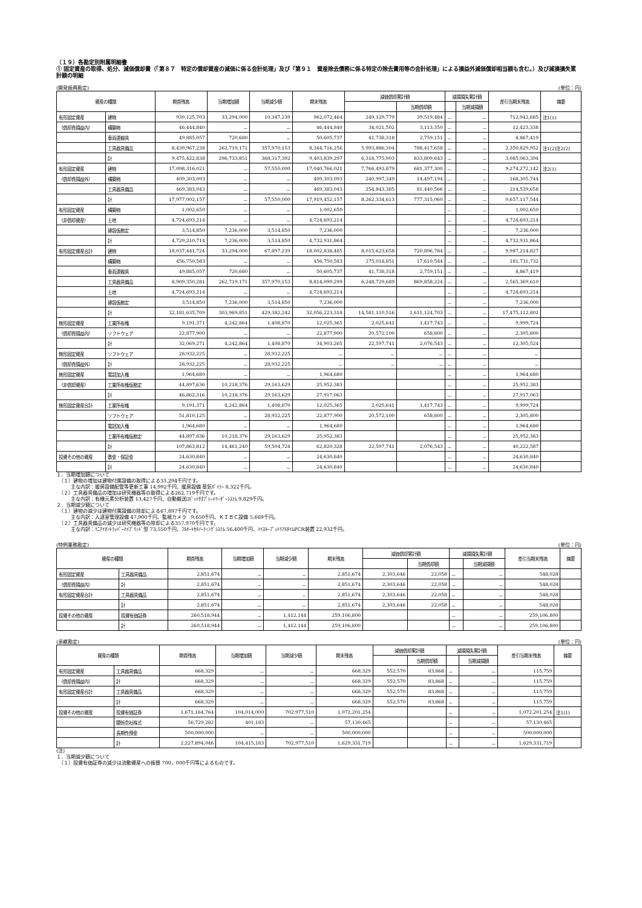（１９）各勘定別附属明細書
① 固定資産の取得、処分、減価償却費（「第８７　特定の償却資産の減価に係る会計処理」及び「第９１　資産除去債務に係る特定の除去費用等の会計処理」による損益外減価償却相当額も含む。）及び減損損失累計額の明細
(開発振興勘定) (単位：円)
| 資産の種類 | | 期首残高 | 当期増加額 | 当期減少額 | 期末残高 | 減価償却累計額 | | 減損損失累計額 | | 差引当期末残高 | 摘要 |
| --- | --- | --- | --- | --- | --- | --- | --- | --- | --- | --- | --- |
| | | | | | | | 当期償却額 | | 当期減損額 | | |
| 有形固定資産 | 建物 | 939,125,703 | 33,294,000 | 10,347,239 | 962,072,464 | 249,129,779 | 39,519,484 | － | － | 712,942,685 | 注1(1) |
| （償却費損益内） | 構築物 | 46,444,840 | － | － | 46,444,840 | 34,021,502 | 3,113,350 | － | － | 12,423,338 | |
| | 車両運搬具 | 49,885,057 | 720,680 | － | 50,605,737 | 41,738,318 | 2,759,151 | － | － | 8,867,419 | |
| | 工具器具備品 | 8,439,967,238 | 262,719,171 | 357,970,153 | 8,344,716,256 | 5,993,886,304 | 788,417,658 | － | － | 2,350,829,952 | 注1(2)注2(2) |
| | 計 | 9,475,422,838 | 296,733,851 | 368,317,392 | 9,403,839,297 | 6,318,775,903 | 833,809,643 | － | － | 3,085,063,394 | |
| 有形固定資産 | 建物 | 17,098,316,021 | － | 57,550,000 | 17,040,766,021 | 7,766,493,879 | 681,377,300 | － | － | 9,274,272,142 | 注2(1) |
| （償却費損益外） | 構築物 | 409,303,093 | － | － | 409,303,093 | 240,997,349 | 14,497,194 | － | － | 168,305,744 | |
| | 工具器具備品 | 469,383,043 | － | － | 469,383,043 | 254,843,385 | 81,440,566 | － | － | 214,539,658 | |
| | 計 | 17,977,002,157 | － | 57,550,000 | 17,919,452,157 | 8,262,334,613 | 777,315,060 | － | － | 9,657,117,544 | |
| 有形固定資産 | 構築物 | 1,002,650 | － | － | 1,002,650 | | | － | － | 1,002,650 | |
| （非償却資産） | 土地 | 4,724,693,214 | － | － | 4,724,693,214 | | | － | － | 4,724,693,214 | |
| | 建設仮勘定 | 3,514,850 | 7,236,000 | 3,514,850 | 7,236,000 | | | － | － | 7,236,000 | |
| | 計 | 4,729,210,714 | 7,236,000 | 3,514,850 | 4,732,931,864 | | | － | － | 4,732,931,864 | |
| 有形固定資産合計 | 建物 | 18,037,441,724 | 33,294,000 | 67,897,239 | 18,002,838,485 | 8,015,623,658 | 720,896,784 | － | － | 9,987,214,827 | |
| | 構築物 | 456,750,583 | － | － | 456,750,583 | 275,018,851 | 17,610,544 | － | － | 181,731,732 | |
| | 車両運搬具 | 49,885,057 | 720,680 | － | 50,605,737 | 41,738,318 | 2,759,151 | － | － | 8,867,419 | |
| | 工具器具備品 | 8,909,350,281 | 262,719,171 | 357,970,153 | 8,814,099,299 | 6,248,729,689 | 869,858,224 | － | － | 2,565,369,610 | |
| | 土地 | 4,724,693,214 | － | － | 4,724,693,214 | | | － | － | 4,724,693,214 | |
| | 建設仮勘定 | 3,514,850 | 7,236,000 | 3,514,850 | 7,236,000 | | | － | － | 7,236,000 | |
| | 計 | 32,181,635,709 | 303,969,851 | 429,382,242 | 32,056,223,318 | 14,581,110,516 | 1,611,124,703 | － | － | 17,475,112,802 | |
| 無形固定資産 | 工業所有権 | 9,191,371 | 4,242,864 | 1,408,870 | 12,025,365 | 2,025,641 | 1,417,743 | － | － | 9,999,724 | |
| （償却費損益内） | ソフトウェア | 22,877,900 | － | － | 22,877,900 | 20,572,100 | 658,800 | － | － | 2,305,800 | |
| | 計 | 32,069,271 | 4,242,864 | 1,408,870 | 34,903,265 | 22,597,741 | 2,076,543 | － | － | 12,305,524 | |
| 無形固定資産 | ソフトウェア | 28,932,225 | － | 28,932,225 | － | － | － | － | － | － | |
| （償却費損益外） | 計 | 28,932,225 | － | 28,932,225 | － | － | － | － | － | － | |
| 無形固定資産 | 電話加入権 | 1,964,680 | － | － | 1,964,680 | | | － | － | 1,964,680 | |
| （非償却資産） | 工業所有権仮勘定 | 44,897,636 | 10,218,376 | 29,163,629 | 25,952,383 | | | － | － | 25,952,383 | |
| | 計 | 46,862,316 | 10,218,376 | 29,163,629 | 27,917,063 | | | － | － | 27,917,063 | |
| 無形固定資産合計 | 工業所有権 | 9,191,371 | 4,242,864 | 1,408,870 | 12,025,365 | 2,025,641 | 1,417,743 | － | － | 9,999,724 | |
| | ソフトウェア | 51,810,125 | － | 28,932,225 | 22,877,900 | 20,572,100 | 658,800 | － | － | 2,305,800 | |
| | 電話加入権 | 1,964,680 | － | － | 1,964,680 | | | － | － | 1,964,680 | |
| | 工業所有権仮勘定 | 44,897,636 | 10,218,376 | 29,163,629 | 25,952,383 | | | － | － | 25,952,383 | |
| | 計 | 107,863,812 | 14,461,240 | 59,504,724 | 62,820,328 | 22,597,741 | 2,076,543 | － | － | 40,222,587 | |
| 投資その他の資産 | 敷金・保証金 | 24,630,840 | － | － | 24,630,840 | | | － | － | 24,630,840 | |
| | 計 | 24,630,840 | － | － | 24,630,840 | | | － | － | 24,630,840 | |
１．当期増加額について
　（１）建物の増加は建物付属設備の取得による33,294千円です。
　　　主な内訳：暖房設備配管等更新工事 14,992千円、暖房設備 蒸気ﾎﾞｲﾗｰ 8,322千円。
　（２）工具器具備品の増加は研究機器等の取得による262,719千円です。
　　　主な内訳：有機元素分析装置 13,427千円、自動搬送ﾛﾎﾞｯﾄ付ﾌﾟﾚｰﾄﾘｰﾀﾞｰｼｽﾃﾑ 9,829千円。
２．当期減少額について
　（１）建物の減少は建物付属設備の除却による67,897千円です。
　　　主な内訳：入退室管理設備 47,900千円、監視カメラ　9,650千円、ＫＩＢＣ設備 5,669千円。
　（２）工具器具備品の減少は研究機器等の除却による357,970千円です。
　　　主な内訳：ﾘﾆｱｲｵﾝﾄﾗｯﾊﾟｰﾊｲﾌﾞﾘｯﾄﾞ型 73,550千円、ﾌﾙｵｰﾄｾﾙｿｰﾃｨﾝｸﾞｼｽﾃﾑ 56,400千円、ﾊｲｽﾙｰﾌﾟｯﾄﾘｱﾙﾀｲﾑPCR装置 22,932千円。
(特例業務勘定) (単位：円)
| 資産の種類 | | 期首残高 | 当期増加額 | 当期減少額 | 期末残高 | 減価償却累計額 | | 減損損失累計額 | | 差引当期末残高 | 摘要 |
| --- | --- | --- | --- | --- | --- | --- | --- | --- | --- | --- | --- |
| | | | | | | | 当期償却額 | | 当期減損額 | | |
| 有形固定資産 | 工具器具備品 | 2,851,674 | － | － | 2,851,674 | 2,303,646 | 22,058 | － | － | 548,028 | |
| （償却費損益内） | 計 | 2,851,674 | － | － | 2,851,674 | 2,303,646 | 22,058 | － | － | 548,028 | |
| 有形固定資産合計 | 工具器具備品 | 2,851,674 | － | － | 2,851,674 | 2,303,646 | 22,058 | － | － | 548,028 | |
| | 計 | 2,851,674 | － | － | 2,851,674 | 2,303,646 | 22,058 | － | － | 548,028 | |
| 投資その他の資産 | 投資有価証券 | 260,518,944 | － | 1,412,144 | 259,106,800 | | | － | － | 259,106,800 | |
| | 計 | 260,518,944 | － | 1,412,144 | 259,106,800 | | | － | － | 259,106,800 | |
(承継勘定) (単位：円)
| 資産の種類 | | 期首残高 | 当期増加額 | 当期減少額 | 期末残高 | 減価償却累計額 | | 減損損失累計額 | | 差引当期末残高 | 摘要 |
| --- | --- | --- | --- | --- | --- | --- | --- | --- | --- | --- | --- |
| | | | | | | | 当期償却額 | | 当期減損額 | | |
| 有形固定資産 | 工具器具備品 | 668,329 | － | － | 668,329 | 552,570 | 83,868 | － | － | 115,759 | |
| （償却費損益内） | 計 | 668,329 | － | － | 668,329 | 552,570 | 83,868 | － | － | 115,759 | |
| 有形固定資産合計 | 工具器具備品 | 668,329 | － | － | 668,329 | 552,570 | 83,868 | － | － | 115,759 | |
| | 計 | 668,329 | － | － | 668,329 | 552,570 | 83,868 | － | － | 115,759 | |
| 投資その他の資産 | 投資有価証券 | 1,671,164,764 | 104,014,000 | 702,977,510 | 1,072,201,254 | | | － | － | 1,072,201,254 | 注1(1) |
| | 関係会社株式 | 56,729,282 | 401,183 | － | 57,130,465 | | | － | － | 57,130,465 | |
| | 長期性預金 | 500,000,000 | － | － | 500,000,000 | | | － | － | 500,000,000 | |
| | 計 | 2,227,894,046 | 104,415,183 | 702,977,510 | 1,629,331,719 | | | － | － | 1,629,331,719 | |
(注)
１．当期減少額について
　（１）投資有価証券の減少は流動資産への振替 700，000千円等によるものです。